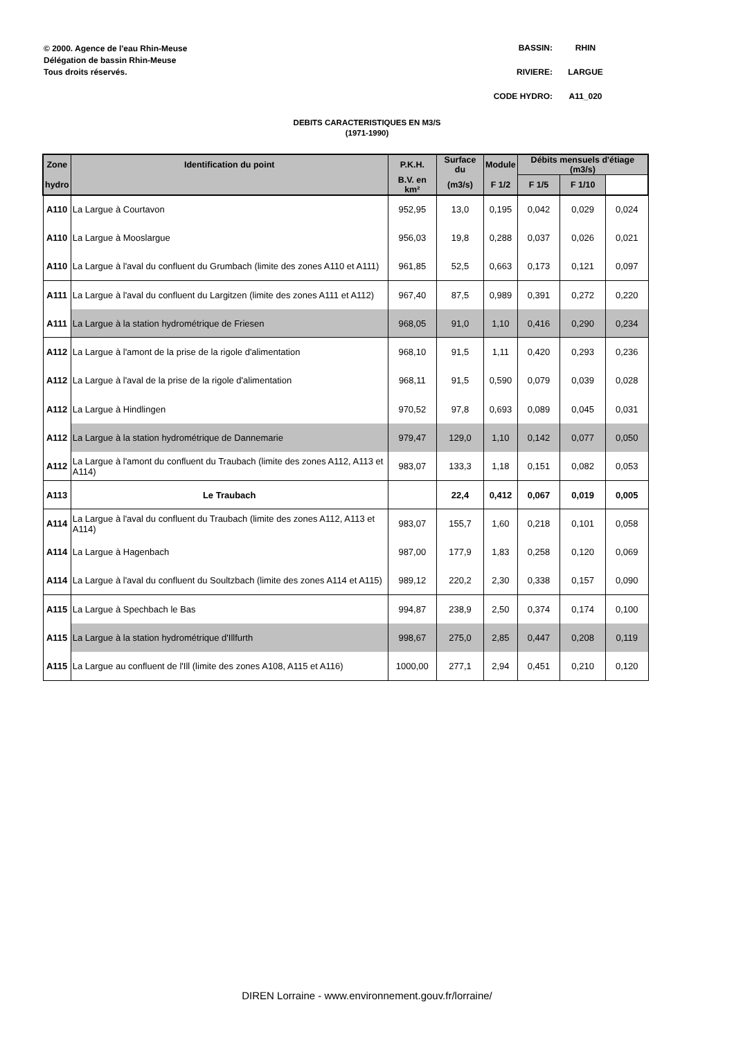© 2000. Agence de l'eau Rhin-Meuse
Délégation de bassin Rhin-Meuse
Tous droits réservés.
BASSIN: RHIN
RIVIERE: LARGUE
CODE HYDRO: A11_020
DEBITS CARACTERISTIQUES EN M3/S
(1971-1990)
| Zone | Identification du point | P.K.H. | Surface du | Module | Débits mensuels d'étiage (m3/s) | | |
| --- | --- | --- | --- | --- | --- | --- | --- |
| hydro | | B.V. en km² | | (m3/s) | F 1/2 | F 1/5 | F 1/10 |
| A110 | La Largue à Courtavon | 952,95 | 13,0 | 0,195 | 0,042 | 0,029 | 0,024 |
| A110 | La Largue à Mooslargue | 956,03 | 19,8 | 0,288 | 0,037 | 0,026 | 0,021 |
| A110 | La Largue à l'aval du confluent du Grumbach (limite des zones A110 et A111) | 961,85 | 52,5 | 0,663 | 0,173 | 0,121 | 0,097 |
| A111 | La Largue à l'aval du confluent du Largitzen (limite des zones A111 et A112) | 967,40 | 87,5 | 0,989 | 0,391 | 0,272 | 0,220 |
| A111 | La Largue à la station hydrométrique de Friesen | 968,05 | 91,0 | 1,10 | 0,416 | 0,290 | 0,234 |
| A112 | La Largue à l'amont de la prise de la rigole d'alimentation | 968,10 | 91,5 | 1,11 | 0,420 | 0,293 | 0,236 |
| A112 | La Largue à l'aval de la prise de la rigole d'alimentation | 968,11 | 91,5 | 0,590 | 0,079 | 0,039 | 0,028 |
| A112 | La Largue à Hindlingen | 970,52 | 97,8 | 0,693 | 0,089 | 0,045 | 0,031 |
| A112 | La Largue à la station hydrométrique de Dannemarie | 979,47 | 129,0 | 1,10 | 0,142 | 0,077 | 0,050 |
| A112 | La Largue à l'amont du confluent du Traubach (limite des zones A112, A113 et A114) | 983,07 | 133,3 | 1,18 | 0,151 | 0,082 | 0,053 |
| A113 | Le Traubach | | 22,4 | 0,412 | 0,067 | 0,019 | 0,005 |
| A114 | La Largue à l'aval du confluent du Traubach (limite des zones A112, A113 et A114) | 983,07 | 155,7 | 1,60 | 0,218 | 0,101 | 0,058 |
| A114 | La Largue à Hagenbach | 987,00 | 177,9 | 1,83 | 0,258 | 0,120 | 0,069 |
| A114 | La Largue à l'aval du confluent du Soultzbach (limite des zones A114 et A115) | 989,12 | 220,2 | 2,30 | 0,338 | 0,157 | 0,090 |
| A115 | La Largue à Spechbach le Bas | 994,87 | 238,9 | 2,50 | 0,374 | 0,174 | 0,100 |
| A115 | La Largue à la station hydrométrique d'Illfurth | 998,67 | 275,0 | 2,85 | 0,447 | 0,208 | 0,119 |
| A115 | La Largue au confluent de l'Ill (limite des zones A108, A115 et A116) | 1000,00 | 277,1 | 2,94 | 0,451 | 0,210 | 0,120 |
DIREN Lorraine - www.environnement.gouv.fr/lorraine/